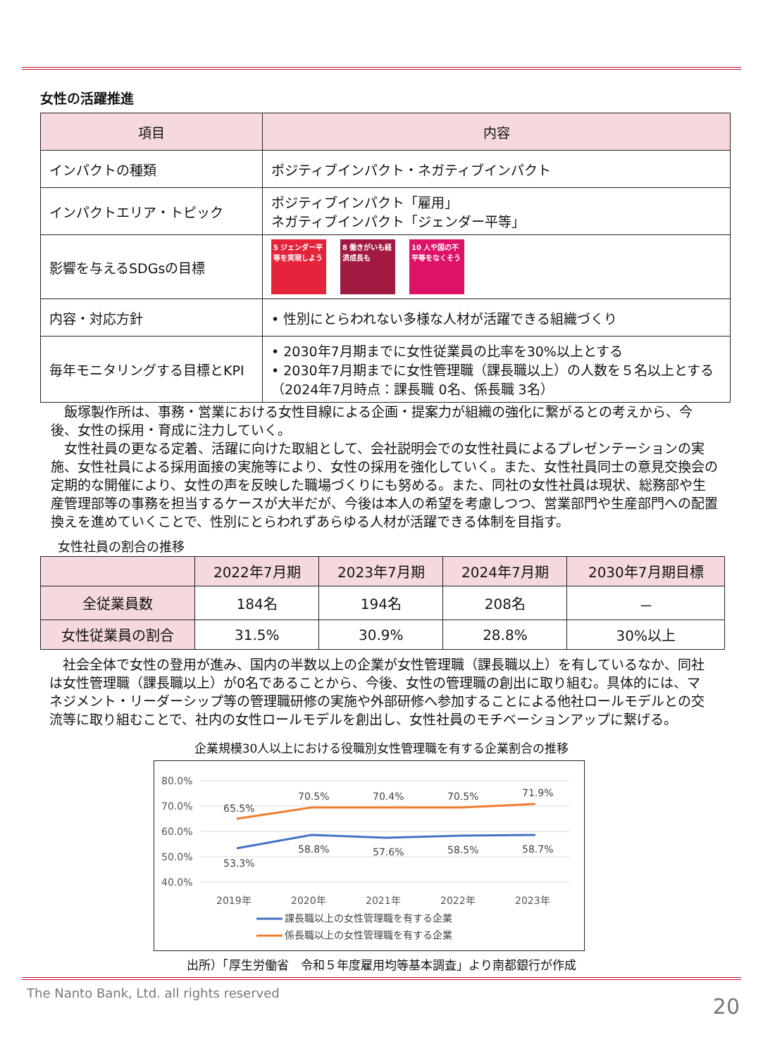女性の活躍推進
| 項目 | 内容 |
| --- | --- |
| インパクトの種類 | ポジティブインパクト・ネガティブインパクト |
| インパクトエリア・トピック | ポジティブインパクト「雇用」 ネガティブインパクト「ジェンダー平等」 |
| 影響を与えるSDGsの目標 | 5 ジェンダー平等を実現しよう 8 働きがいも経済成長も 10 人や国の不平等をなくそう |
| 内容・対応方針 | • 性別にとらわれない多様な人材が活躍できる組織づくり |
| 毎年モニタリングする目標とKPI | • 2030年7月期までに女性従業員の比率を30%以上とする • 2030年7月期までに女性管理職（課長職以上）の人数を５名以上とする（2024年7月時点：課長職 0名、係長職 3名） |
　飯塚製作所は、事務・営業における女性目線による企画・提案力が組織の強化に繋がるとの考えから、今後、女性の採用・育成に注力していく。
　女性社員の更なる定着、活躍に向けた取組として、会社説明会での女性社員によるプレゼンテーションの実施、女性社員による採用面接の実施等により、女性の採用を強化していく。また、女性社員同士の意見交換会の定期的な開催により、女性の声を反映した職場づくりにも努める。また、同社の女性社員は現状、総務部や生産管理部等の事務を担当するケースが大半だが、今後は本人の希望を考慮しつつ、営業部門や生産部門への配置換えを進めていくことで、性別にとらわれずあらゆる人材が活躍できる体制を目指す。
女性社員の割合の推移
| | 2022年7月期 | 2023年7月期 | 2024年7月期 | 2030年7月期目標 |
| --- | --- | --- | --- | --- |
| 全従業員数 | 184名 | 194名 | 208名 | － |
| 女性従業員の割合 | 31.5% | 30.9% | 28.8% | 30%以上 |
　社会全体で女性の登用が進み、国内の半数以上の企業が女性管理職（課長職以上）を有しているなか、同社は女性管理職（課長職以上）が0名であることから、今後、女性の管理職の創出に取り組む。具体的には、マネジメント・リーダーシップ等の管理職研修の実施や外部研修へ参加することによる他社ロールモデルとの交流等に取り組むことで、社内の女性ロールモデルを創出し、女性社員のモチベーションアップに繋げる。
企業規模30人以上における役職別女性管理職を有する企業割合の推移
80.0%
70.0%
60.0%
50.0%
40.0%
2019年
2020年
2021年
2022年
2023年
65.5%
70.5%
70.4%
70.5%
71.9%
53.3%
58.8%
57.6%
58.5%
58.7%
課長職以上の女性管理職を有する企業
係長職以上の女性管理職を有する企業
出所）「厚生労働省　令和５年度雇用均等基本調査」より南都銀行が作成
The Nanto Bank, Ltd. all rights reserved 20